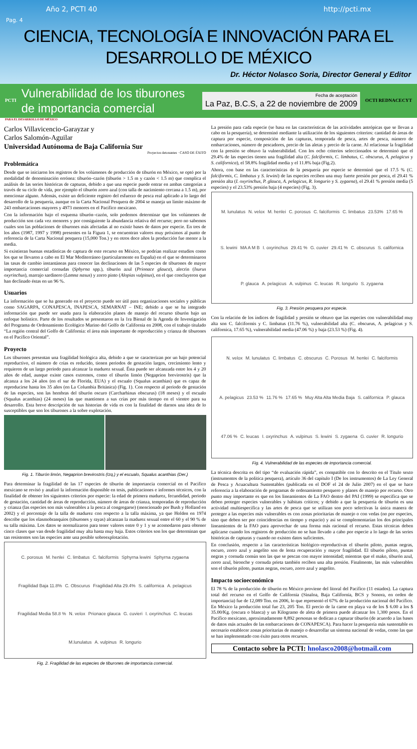Año 2, PCTI 40 http://pcti.mx
Pag. 4
CIENCIA, TECNOLOGÍA E INNOVACIÓN PARA EL DESARROLLO DE MÉXICO
Dr. Héctor Nolasco Soria, Director General y Editor
PCTI
Vulnerabilidad de los tiburones de importancia comercial
Fecha de aceptación
La Paz, B.C.S, a 22 de noviembre de 2009
OCTI REDNACECYT
PARA EL DESARROLLO DE MÉXICO
Carlos Villavicencio-Garayzar y
Carlos Salomón-Aguilar
Universidad Autónoma de Baja California Sur
Proyectos detonantes · CASO DE ÉXITO
Problemática
Desde que se iniciaron los registros de los volúmenes de producción de tiburón en México, se optó por la modalidad de denominación errónea: tiburón–cazón (tiburón > 1.5 m y cazón < 1.5 m) que complica el análisis de las series históricas de capturas, debido a que una especie puede entrar en ambas categorías a través de su ciclo de vida, por ejemplo el tiburón zorro azul (con talla de nacimiento cercana a 1.5 m), por mencionar alguno. Además, existe un deficiente registro del esfuerzo de pesca real aplicado a lo largo del desarrollo de la pesquería, aunque en la Carta Nacional Pesquera de 2004 se maneja un límite máximo de 243 embarcaciones mayores y 4973 menores en el Pacífico mexicano.
Con la información bajo el esquema tiburón–cazón, solo podemos determinar que los volúmenes de producción son cada vez menores y por consiguiente la abundancia relativa del recurso; pero no sabemos cuales son las poblaciones de tiburones más afectadas al no existir bases de datos por especie. En tres de los años (1987, 1997 y 1998) presentes en la Figura 1, se encuentran valores muy próximos al punto de referencia de la Carta Nacional pesquera (15,000 Ton.) y en otros doce años la producción fue menor a la media.
Si existieran buenas estadísticas de captura de este recurso en México, se podrían realizar estudios como los que se llevaron a cabo en El Mar Mediterráneo (particularmente en España) en el que se determinaron las tasas de cambio instantáneas para conocer las declinaciones de las 5 especies de tiburones de mayor importancia comercial cornudas (Sphyrna spp.), tiburón azul (Prionace glauca), alecrin (Isurus oxyrinchus), marrajo sardinero (Lamna nasus) y zorro pinto (Alopias vulpinus), en el que concluyeron que han declinado éstas en un 96 %.
Usuarios
La información que se ha generado en el proyecto puede ser útil para organizaciones sociales y públicas como SAGARPA, CONAPESCA, INAPESCA, SEMARNAT – INE; debido a que se ha integrado información que puede ser usada para la elaboración planes de manejo del recurso tiburón bajo un enfoque holístico. Parte de los resultados se presentaron en la 1ra Bienal de la Agenda de Investigación del Programa de Ordenamiento Ecológico Marino del Golfo de California en 2008, con el trabajo titulado “La región central del Golfo de California: el área más importante de reproducción y crianza de tiburones en el Pacífico Oriental”.
Proyecto
Los tiburones presentan una fragilidad biológica alta, debido a que se caracterizan por un bajo potencial reproductivo, el número de crías es reducido, tienen periodos de gestación largos, crecimiento lento y requieren de un largo periodo para alcanzar la madurez sexual. Ésta puede ser alcanzada entre los 4 y 20 años de edad, aunque existe casos extremos, como el tiburón limón (Negaprion brevirostris) que la alcanza a los 24 años (en el sur de Florida, EUA) y el escualo (Squalus acanthias) que es capaz de reproducirse hasta los 35 años (en La Columbia Británica) (Fig. 1). Con respecto al periodo de gestación de las especies, son las hembras del tiburón oscuro (Carcharhinus obscurus) (18 meses) y el escualo (Squalus acanthias) (24 meses) las que mantienen a sus crías por más tiempo en el vientre para su desarrollo. Esta breve descripción de sus historias de vida es con la finalidad de darnos una idea de lo susceptibles que son los tiburones a la sobre explotación.
Fig. 1. Tiburón limón, Negaprion brevirostris (Izq.) y el escualo, Squalus acanthias (Der.)
Para determinar la fragilidad de las 17 especies de tiburón de importancia comercial en el Pacífico mexicano se revisó y analizó la información disponible en tesis, publicaciones e informes técnicos, con la finalidad de obtener los siguientes criterios por especie: la edad de primera madurez, fecundidad, periodo de gestación, cantidad de áreas de reproducción, número de áreas de crianza, temporadas de reproducción y crianza (las especies son más vulnerables a la pesca al congregarse) (mencionado por Bush y Holland en 2002) y el porcentaje de la talla de madurez con respecto a la talla máxima, ya que Holden en 1974 describe que los elasmobranquios (tiburones y rayas) alcanzan la madurez sexual entre el 60 y el 90 % de su talla máxima. Los datos se normalizaron para tener valores entre 0 y 1 y se acomodaron para obtener cinco clases que van desde fragilidad muy alta hasta muy baja. Estos criterios son los que determinan que tan resistentes son las especies ante una posible sobreexplotación.
C. porosus M. henlei C. limbatus C. falciformis Sphyrna lewini Sphyrna zygaena Fragilidad Baja 11.8% C. Obscurus Fragilidad Alta 29.4% S. californica A. pelagicus Fragilidad Media 58.8 % N. velox Prionace glauca G. cuvieri I. oxyrinchus C. leucas M.lunulatus A. vulpinus R. longurio
Fig. 2. Fragilidad de las especies de tiburones de importancia comercial.
La presión para cada especie (se basa en las características de las actividades antrópicas que se llevan a cabo en la pesquería), se determinó mediante la utilización de los siguientes criterios: cantidad de áreas de captura por especie, composición de las capturas, temporada de pesca, artes de pesca, número de embarcaciones, número de pescadores, precio de las aletas y precio de la carne. Al relacionar la fragilidad con la presión se obtuvo la vulnerabilidad. Con los ocho criterios seleccionados se determinó que el 29.4% de las especies tienen una fragilidad alta (C. falciformis, C. limbatus, C. obscurus, A. pelagicus y S. californica), el 58.8% fragilidad media y el 11.8% baja (Fig.2).
Ahora, con base en las características de la pesquería por especie se determinó que el 17.5 % (C. falciformis, C. limbatus y S. lewini) de las especies reciben una muy fuerte presión por pesca, el 29.41 % presión alta (I. oxyrinchus, P. glauca, A. pelagicus, R. longurio y S. zygaena), el 29.41 % presión media (5 especies) y el 23.53% presión baja (4 especies) (Fig. 3).
M. lunulatus N. velox M. henlei C. porosus C. falciformis C. limbatus 23.53% 17.65 % S. lewini MA A M B I. oxyrinchus 29.41 % G. cuvier 29.41 % C. obscurus S. californica P. glauca A. pelagicus A. vulpinus C. leucas R. longurio S. zygaena
Fig. 3. Presión pesquera por especie.
Con la relación de los índices de fragilidad y presión se obtuvo que las especies con vulnerabilidad muy alta son C. falciformis y C. limbatus (11.76 %), vulnerabilidad alta (C. obscurus, A. pelagicus y S. californica, 17.65 %), vulnerabilidad media (47.06 %) y baja (23.53 %) (Fig. 4).
N. velox M. lunulatus C. limbatus C. obscurus C. Porosus M. henlei C. falciformis A. pelagicus 23.53 % 11.76 % 17.65 % Muy Alta Alta Media Baja S. californica P. glauca 47.06 % C. leucas I. oxyrinchus A. vulpinus S. lewini S. zygaena G. cuvier R. longurio
Fig. 4. Vulnerabilidad de las especies de importancia comercial.
La técnica descrita es del tipo “de evaluación rápida”, es compatible con lo descrito en el Título sexto (instrumentos de la política pesquera), artículo 36 del capítulo I (De los instrumentos) de La Ley General de Pesca y Acuacultura Sustentables (publicada en el DOF el 24 de Julio 2007) en el que se hace referencia a la elaboración de programas de ordenamiento pesquero y planes de manejo por recurso. Otro punto muy importante es que en los lineamientos de La FAO dentro del PAI (1999) se especifica que se deben proteger especies vulnerables y hábitats críticos; y debido a que la pesquería de tiburón es una actividad multiespecífica y las artes de pesca que se utilizan son poco selectivas la única manera de proteger a las especies más vulnerables es con zonas prioritarias de manejo o con vedas (no por especies, sino que deben ser por coincidencias en tiempo y espacio) y así se complementarían los dos principales lineamientos de la FAO para aprovechar de una forma más racional el recurso. Estas técnicas deben aplicarse cuando los registros de producción no se han llevado a cabo por especie a lo largo de las series históricas de capturas y cuando no existen datos suficientes.
En conclusión, respecto a las características biológico–reproductivas el tiburón piloto, puntas negras, oscuro, zorro azul y angelito son de lenta recuperación y mayor fragilidad. El tiburón piloto, puntas negras y cornuda común son las que se pescan con mayor intensidad; mientras que el mako, tiburón azul, zorro azul, bironche y cornuda prieta también reciben una alta presión. Finalmente, las más vulnerables son el tiburón piloto, puntas negras, oscuro, zorro azul y angelito.
Impacto socioeconómico
El 78 % de la producción de tiburón en México proviene del litoral del Pacífico (11 estados). La captura total del recurso en el Golfo de California (Sinaloa, Baja California, BCS y Sonora, en orden de importancia) fue de 12,089 Ton. en 2006, lo que representó el 67% de la producción nacional del Pacífico. En México la producción total fue 23, 205 Ton. El precio de la carne en playa va de los $ 6.00 a los $ 35.00/Kg. (oscura o blanca) y un Kilogramo de aleta de primera puede alcanzar los 1,300 pesos. En el Pacífico mexicano, aproximadamente 8,892 personas se dedican a capturar tiburón (de acuerdo a las bases de datos más actuales de las embarcaciones de CONAPESCA). Para hacer la pesquería más sustentable es necesario establecer zonas prioritarias de manejo o desarrollar un sistema nacional de vedas, como las que se han implementado con éxito para otros recursos.
Contacto sobre la PCTI: hnolasco2008@hotmail.com